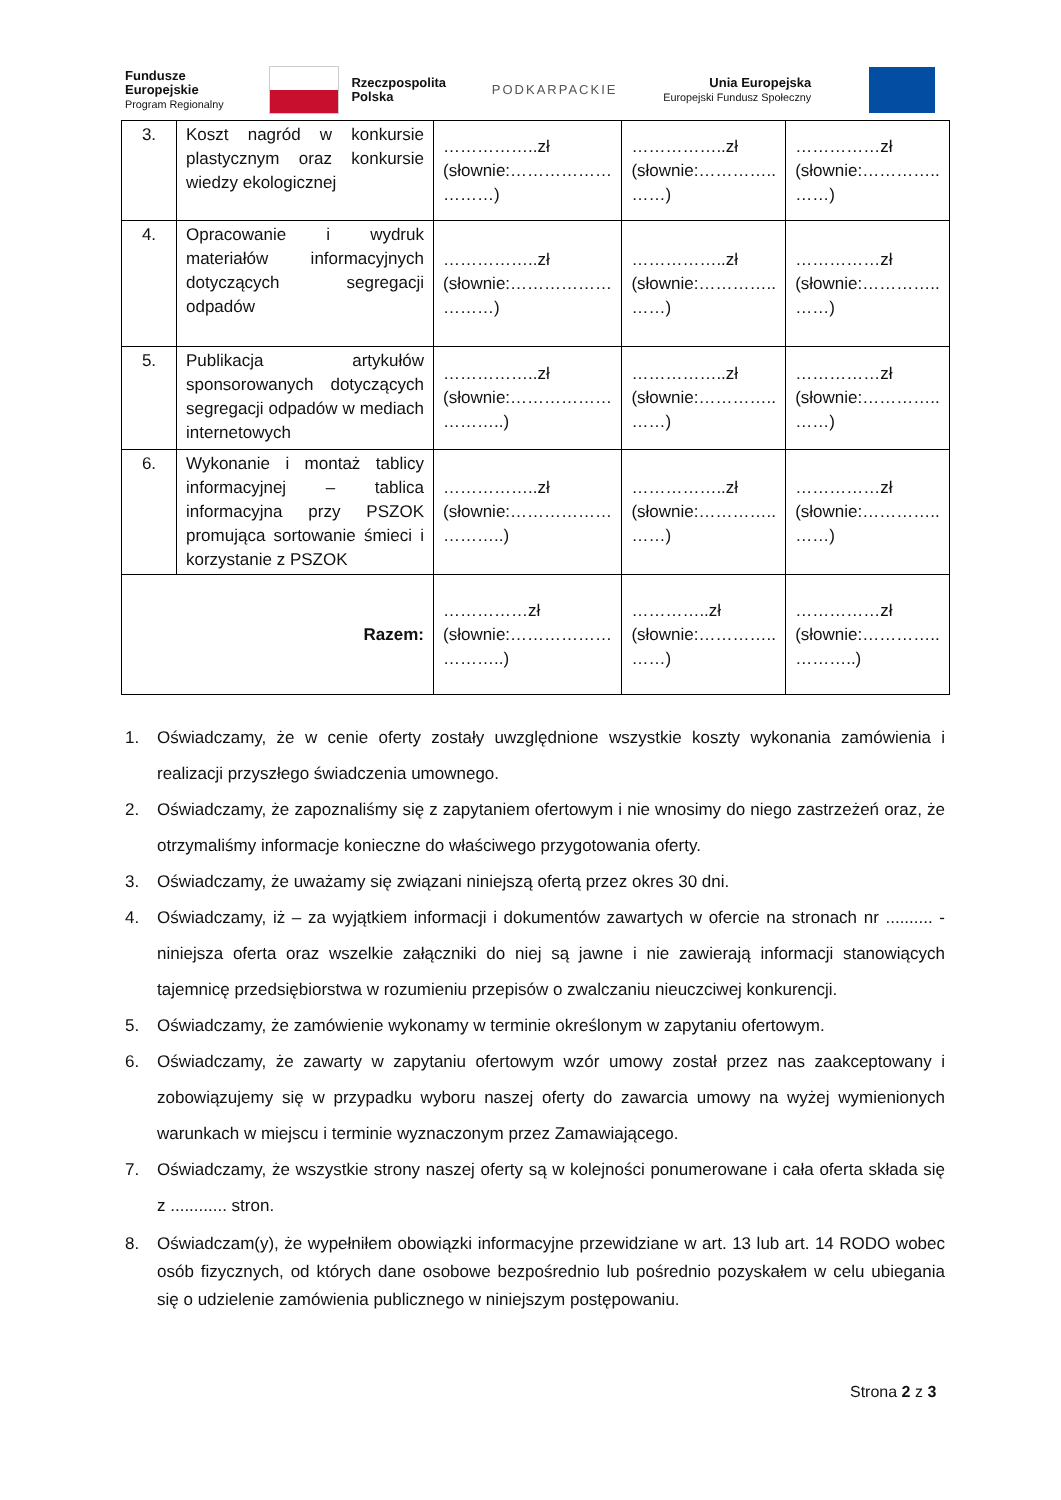Fundusze
Europejskie
Program Regionalny
Rzeczpospolita
Polska
PODKARPACKIE
Unia Europejska
Europejski Fundusz Społeczny
| 3. | Koszt nagród w konkursie plastycznym oraz konkursie wiedzy ekologicznej | ……………..zł (słownie:……………… ………) | ……………..zł (słownie:………….. ……) | ……………zł (słownie:………….. ……) |
| 4. | Opracowanie i wydruk materiałów informacyjnych dotyczących segregacji odpadów | ……………..zł (słownie:……………… ………) | ……………..zł (słownie:………….. ……) | ……………zł (słownie:………….. ……) |
| 5. | Publikacja artykułów sponsorowanych dotyczących segregacji odpadów w mediach internetowych | ……………..zł (słownie:……………… ………..) | ……………..zł (słownie:………….. ……) | ……………zł (słownie:………….. ……) |
| 6. | Wykonanie i montaż tablicy informacyjnej – tablica informacyjna przy PSZOK promująca sortowanie śmieci i korzystanie z PSZOK | ……………..zł (słownie:……………… ………..) | ……………..zł (słownie:………….. ……) | ……………zł (słownie:………….. ……) |
| Razem: | | ……………zł (słownie:……………… ………..) | …………..zł (słownie:………….. ……) | ……………zł (słownie:………….. ………..) |
1. Oświadczamy, że w cenie oferty zostały uwzględnione wszystkie koszty wykonania zamówienia i realizacji przyszłego świadczenia umownego.
2. Oświadczamy, że zapoznaliśmy się z zapytaniem ofertowym i nie wnosimy do niego zastrzeżeń oraz, że otrzymaliśmy informacje konieczne do właściwego przygotowania oferty.
3. Oświadczamy, że uważamy się związani niniejszą ofertą przez okres 30 dni.
4. Oświadczamy, iż – za wyjątkiem informacji i dokumentów zawartych w ofercie na stronach nr .......... - niniejsza oferta oraz wszelkie załączniki do niej są jawne i nie zawierają informacji stanowiących tajemnicę przedsiębiorstwa w rozumieniu przepisów o zwalczaniu nieuczciwej konkurencji.
5. Oświadczamy, że zamówienie wykonamy w terminie określonym w zapytaniu ofertowym.
6. Oświadczamy, że zawarty w zapytaniu ofertowym wzór umowy został przez nas zaakceptowany i zobowiązujemy się w przypadku wyboru naszej oferty do zawarcia umowy na wyżej wymienionych warunkach w miejscu i terminie wyznaczonym przez Zamawiającego.
7. Oświadczamy, że wszystkie strony naszej oferty są w kolejności ponumerowane i cała oferta składa się z ............ stron.
8. Oświadczam(y), że wypełniłem obowiązki informacyjne przewidziane w art. 13 lub art. 14 RODO wobec osób fizycznych, od których dane osobowe bezpośrednio lub pośrednio pozyskałem w celu ubiegania się o udzielenie zamówienia publicznego w niniejszym postępowaniu.
Strona 2 z 3